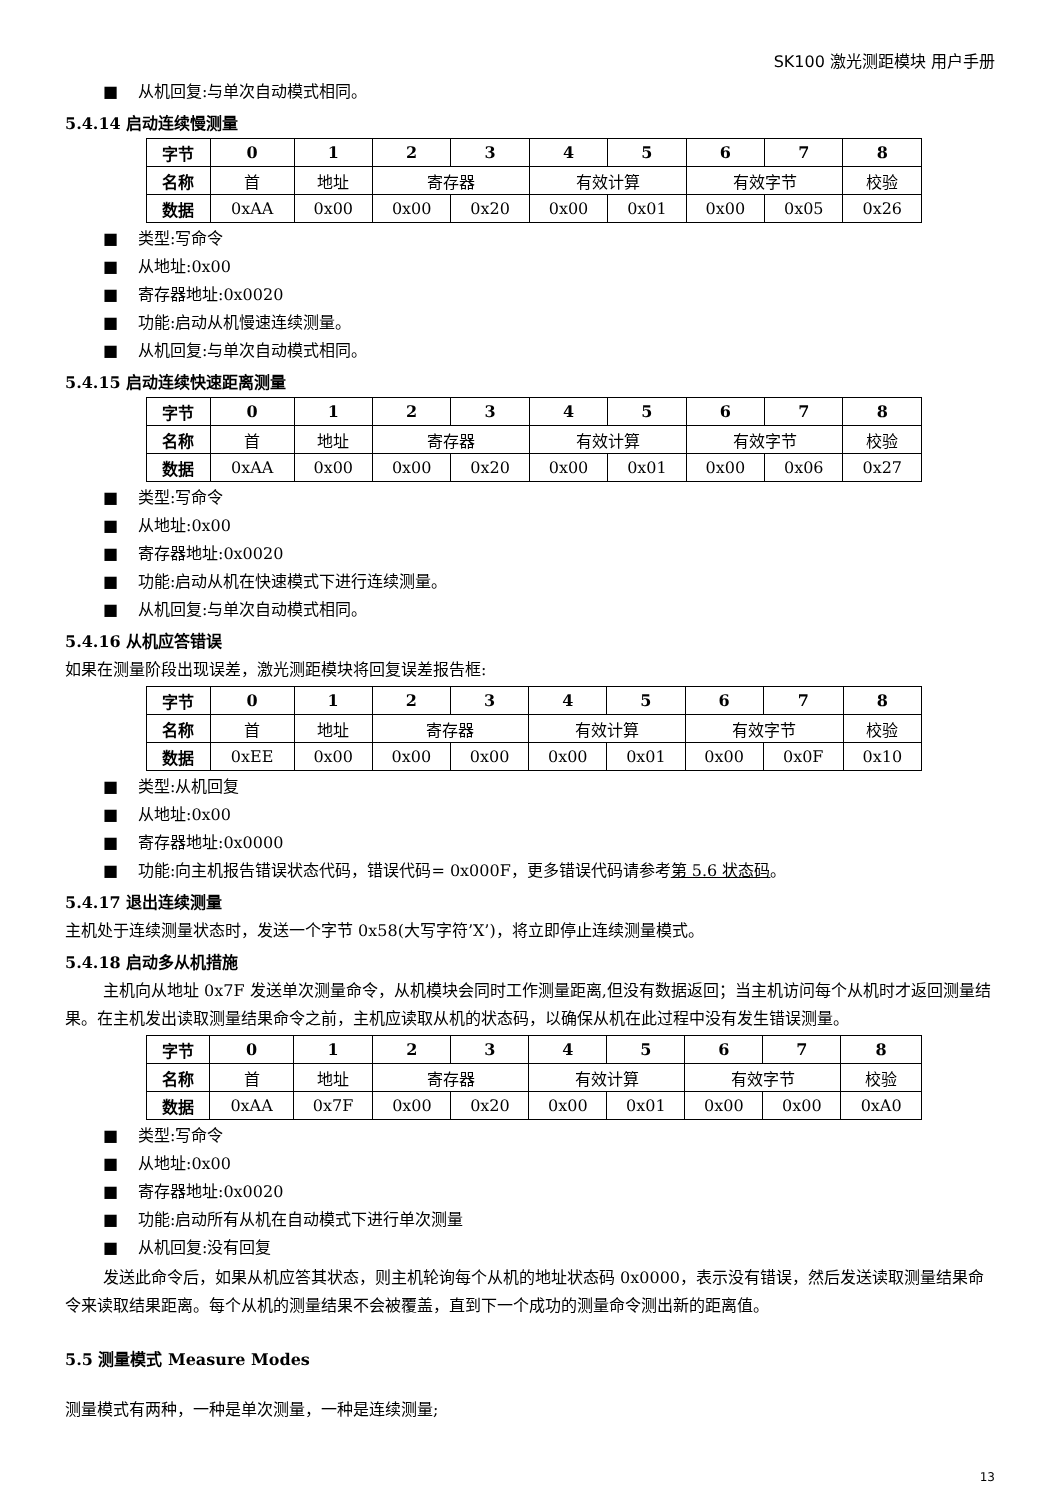SK100 激光测距模块 用户手册
■ 从机回复:与单次自动模式相同。
5.4.14 启动连续慢测量
| 字节 | 0 | 1 | 2 | 3 | 4 | 5 | 6 | 7 | 8 |
| 名称 | 首 | 地址 | 寄存器 | | 有效计算 | | 有效字节 | | 校验 |
| 数据 | 0xAA | 0x00 | 0x00 | 0x20 | 0x00 | 0x01 | 0x00 | 0x05 | 0x26 |
■ 类型:写命令
■ 从地址:0x00
■ 寄存器地址:0x0020
■ 功能:启动从机慢速连续测量。
■ 从机回复:与单次自动模式相同。
5.4.15 启动连续快速距离测量
| 字节 | 0 | 1 | 2 | 3 | 4 | 5 | 6 | 7 | 8 |
| 名称 | 首 | 地址 | 寄存器 | | 有效计算 | | 有效字节 | | 校验 |
| 数据 | 0xAA | 0x00 | 0x00 | 0x20 | 0x00 | 0x01 | 0x00 | 0x06 | 0x27 |
■ 类型:写命令
■ 从地址:0x00
■ 寄存器地址:0x0020
■ 功能:启动从机在快速模式下进行连续测量。
■ 从机回复:与单次自动模式相同。
5.4.16 从机应答错误
如果在测量阶段出现误差，激光测距模块将回复误差报告框:
| 字节 | 0 | 1 | 2 | 3 | 4 | 5 | 6 | 7 | 8 |
| 名称 | 首 | 地址 | 寄存器 | | 有效计算 | | 有效字节 | | 校验 |
| 数据 | 0xEE | 0x00 | 0x00 | 0x00 | 0x00 | 0x01 | 0x00 | 0x0F | 0x10 |
■ 类型:从机回复
■ 从地址:0x00
■ 寄存器地址:0x0000
■ 功能:向主机报告错误状态代码，错误代码= 0x000F，更多错误代码请参考第 5.6 状态码。
5.4.17 退出连续测量
主机处于连续测量状态时，发送一个字节 0x58(大写字符’X’)，将立即停止连续测量模式。
5.4.18 启动多从机措施
主机向从地址 0x7F 发送单次测量命令，从机模块会同时工作测量距离,但没有数据返回；当主机访问每个从机时才返回测量结果。在主机发出读取测量结果命令之前，主机应读取从机的状态码，以确保从机在此过程中没有发生错误测量。
| 字节 | 0 | 1 | 2 | 3 | 4 | 5 | 6 | 7 | 8 |
| 名称 | 首 | 地址 | 寄存器 | | 有效计算 | | 有效字节 | | 校验 |
| 数据 | 0xAA | 0x7F | 0x00 | 0x20 | 0x00 | 0x01 | 0x00 | 0x00 | 0xA0 |
■ 类型:写命令
■ 从地址:0x00
■ 寄存器地址:0x0020
■ 功能:启动所有从机在自动模式下进行单次测量
■ 从机回复:没有回复
发送此命令后，如果从机应答其状态，则主机轮询每个从机的地址状态码 0x0000，表示没有错误，然后发送读取测量结果命令来读取结果距离。每个从机的测量结果不会被覆盖，直到下一个成功的测量命令测出新的距离值。
5.5 测量模式 Measure Modes
测量模式有两种，一种是单次测量，一种是连续测量;
13